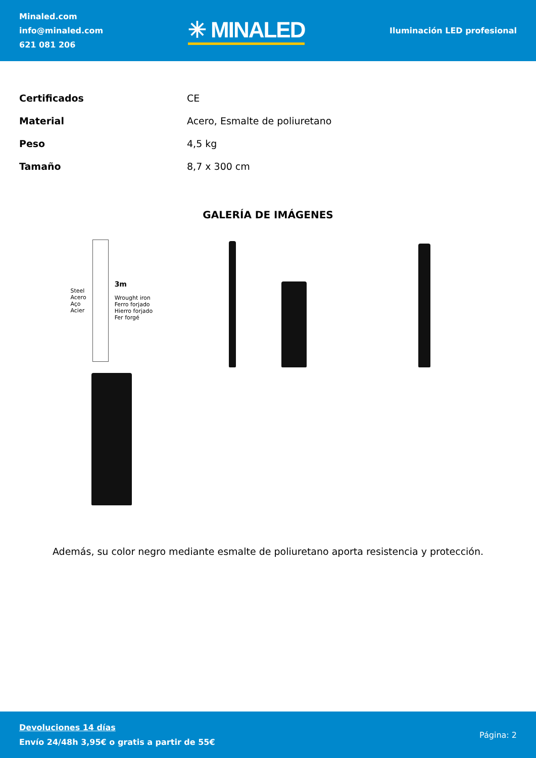Minaled.com
info@minaled.com
621 081 206
✳ MINALED
Iluminación LED profesional
| Certificados | CE |
| Material | Acero, Esmalte de poliuretano |
| Peso | 4,5 kg |
| Tamaño | 8,7 x 300 cm |
GALERÍA DE IMÁGENES
Steel
Acero
Aço
Acier
3m
Wrought iron
Ferro forjado
Hierro forjado
Fer forgé
Además, su color negro mediante esmalte de poliuretano aporta resistencia y protección.
Devoluciones 14 días
Envío 24/48h 3,95€ o gratis a partir de 55€
Página: 2